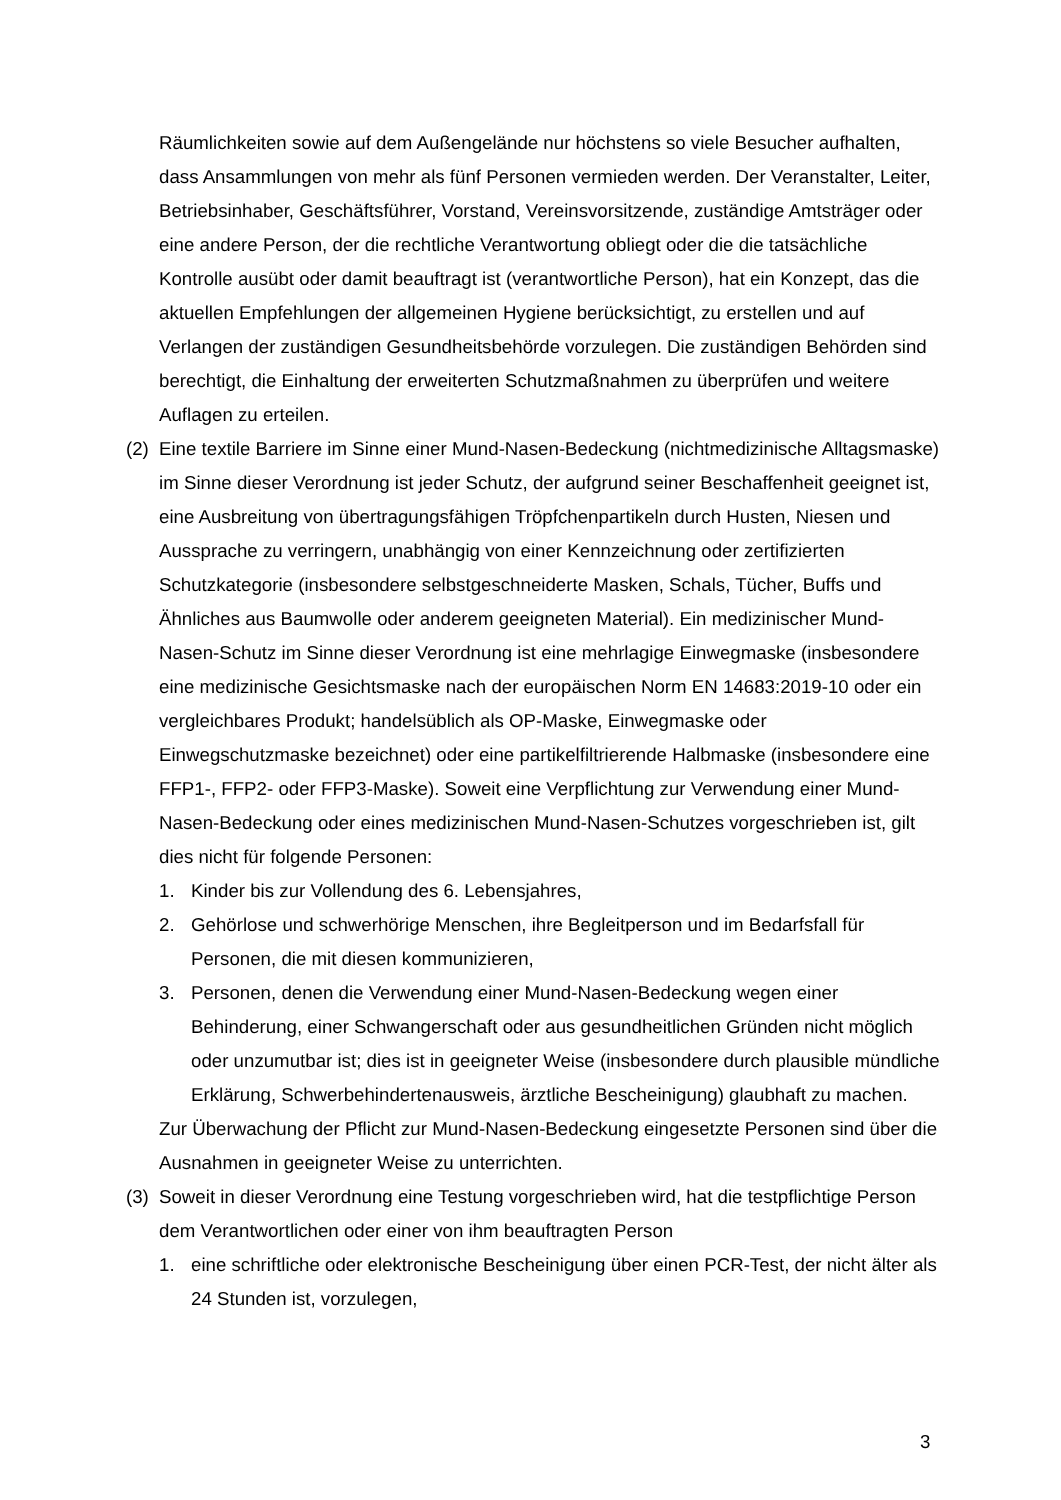Räumlichkeiten sowie auf dem Außengelände nur höchstens so viele Besucher aufhalten, dass Ansammlungen von mehr als fünf Personen vermieden werden. Der Veranstalter, Leiter, Betriebsinhaber, Geschäftsführer, Vorstand, Vereinsvorsitzende, zuständige Amtsträger oder eine andere Person, der die rechtliche Verantwortung obliegt oder die die tatsächliche Kontrolle ausübt oder damit beauftragt ist (verantwortliche Person), hat ein Konzept, das die aktuellen Empfehlungen der allgemeinen Hygiene berücksichtigt, zu erstellen und auf Verlangen der zuständigen Gesundheitsbehörde vorzulegen. Die zuständigen Behörden sind berechtigt, die Einhaltung der erweiterten Schutzmaßnahmen zu überprüfen und weitere Auflagen zu erteilen.
(2)
Eine textile Barriere im Sinne einer Mund-Nasen-Bedeckung (nichtmedizinische Alltagsmaske) im Sinne dieser Verordnung ist jeder Schutz, der aufgrund seiner Beschaffenheit geeignet ist, eine Ausbreitung von übertragungsfähigen Tröpfchenpartikeln durch Husten, Niesen und Aussprache zu verringern, unabhängig von einer Kennzeichnung oder zertifizierten Schutzkategorie (insbesondere selbstgeschneiderte Masken, Schals, Tücher, Buffs und Ähnliches aus Baumwolle oder anderem geeigneten Material). Ein medizinischer Mund-Nasen-Schutz im Sinne dieser Verordnung ist eine mehrlagige Einwegmaske (insbesondere eine medizinische Gesichtsmaske nach der europäischen Norm EN 14683:2019-10 oder ein vergleichbares Produkt; handelsüblich als OP-Maske, Einwegmaske oder Einwegschutzmaske bezeichnet) oder eine partikelfiltrierende Halbmaske (insbesondere eine FFP1-, FFP2- oder FFP3-Maske). Soweit eine Verpflichtung zur Verwendung einer Mund-Nasen-Bedeckung oder eines medizinischen Mund-Nasen-Schutzes vorgeschrieben ist, gilt dies nicht für folgende Personen:
1. Kinder bis zur Vollendung des 6. Lebensjahres,
2. Gehörlose und schwerhörige Menschen, ihre Begleitperson und im Bedarfsfall für Personen, die mit diesen kommunizieren,
3. Personen, denen die Verwendung einer Mund-Nasen-Bedeckung wegen einer Behinderung, einer Schwangerschaft oder aus gesundheitlichen Gründen nicht möglich oder unzumutbar ist; dies ist in geeigneter Weise (insbesondere durch plausible mündliche Erklärung, Schwerbehindertenausweis, ärztliche Bescheinigung) glaubhaft zu machen.
Zur Überwachung der Pflicht zur Mund-Nasen-Bedeckung eingesetzte Personen sind über die Ausnahmen in geeigneter Weise zu unterrichten.
(3)
Soweit in dieser Verordnung eine Testung vorgeschrieben wird, hat die testpflichtige Person dem Verantwortlichen oder einer von ihm beauftragten Person
1. eine schriftliche oder elektronische Bescheinigung über einen PCR-Test, der nicht älter als 24 Stunden ist, vorzulegen,
3